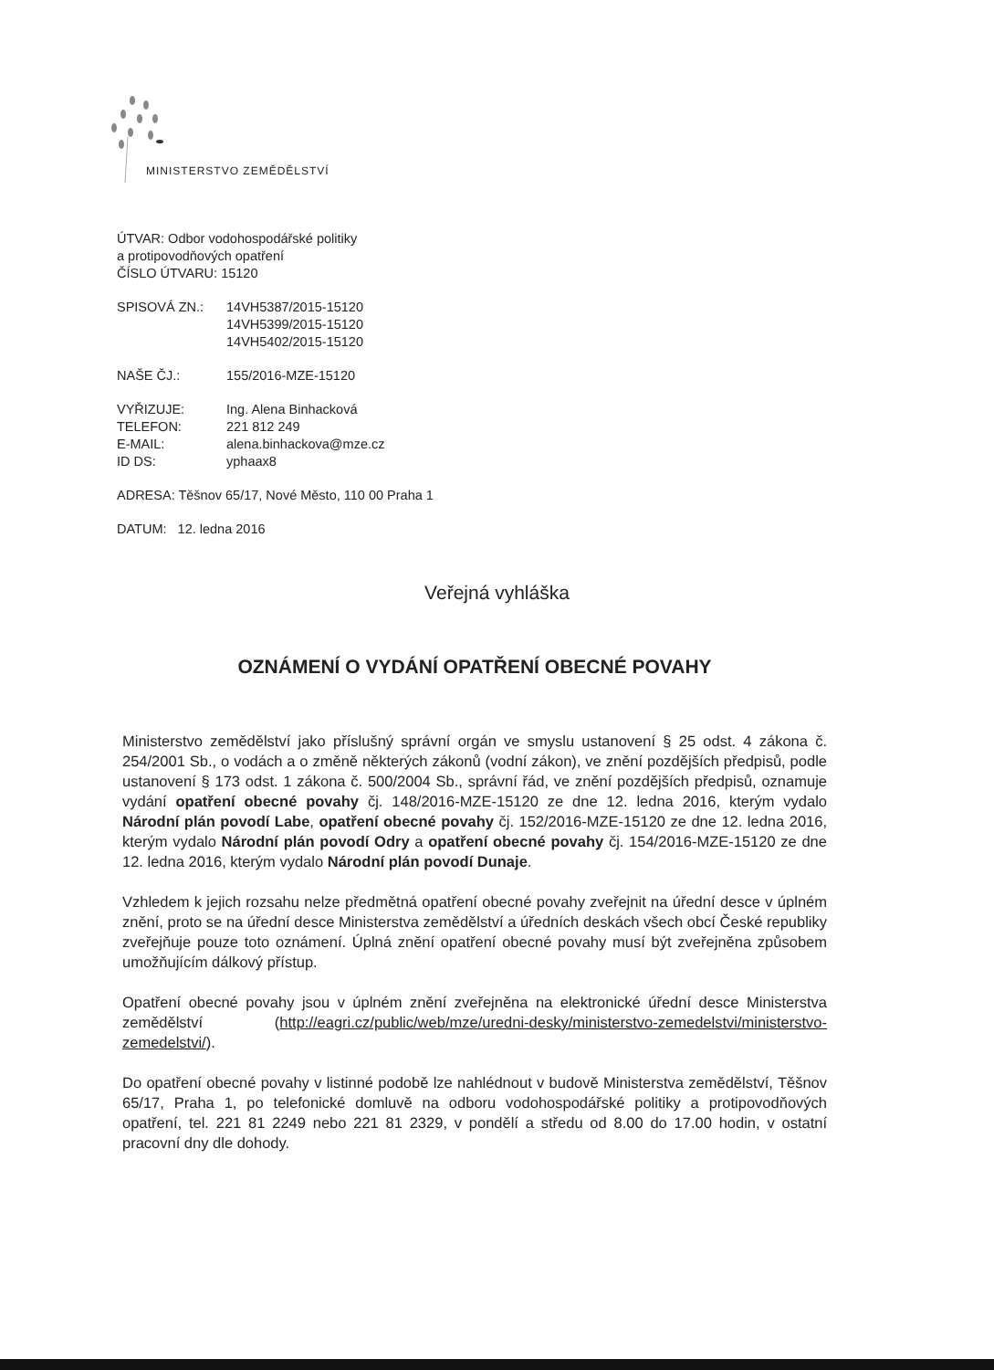MINISTERSTVO ZEMĚDĚLSTVÍ
ÚTVAR: Odbor vodohospodářské politiky
a protipovodňových opatření
ČÍSLO ÚTVARU: 15120
| SPISOVÁ ZN.: | 14VH5387/2015-15120 14VH5399/2015-15120 14VH5402/2015-15120 |
| NAŠE ČJ.: | 155/2016-MZE-15120 |
| VYŘIZUJE: | Ing. Alena Binhacková |
| TELEFON: | 221 812 249 |
| E-MAIL: | alena.binhackova@mze.cz |
| ID DS: | yphaax8 |
ADRESA: Těšnov 65/17, Nové Město, 110 00 Praha 1
DATUM: 12. ledna 2016
Veřejná vyhláška
OZNÁMENÍ O VYDÁNÍ OPATŘENÍ OBECNÉ POVAHY
Ministerstvo zemědělství jako příslušný správní orgán ve smyslu ustanovení § 25 odst. 4 zákona č. 254/2001 Sb., o vodách a o změně některých zákonů (vodní zákon), ve znění pozdějších předpisů, podle ustanovení § 173 odst. 1 zákona č. 500/2004 Sb., správní řád, ve znění pozdějších předpisů, oznamuje vydání opatření obecné povahy čj. 148/2016-MZE-15120 ze dne 12. ledna 2016, kterým vydalo Národní plán povodí Labe, opatření obecné povahy čj. 152/2016-MZE-15120 ze dne 12. ledna 2016, kterým vydalo Národní plán povodí Odry a opatření obecné povahy čj. 154/2016-MZE-15120 ze dne 12. ledna 2016, kterým vydalo Národní plán povodí Dunaje.
Vzhledem k jejich rozsahu nelze předmětná opatření obecné povahy zveřejnit na úřední desce v úplném znění, proto se na úřední desce Ministerstva zemědělství a úředních deskách všech obcí České republiky zveřejňuje pouze toto oznámení. Úplná znění opatření obecné povahy musí být zveřejněna způsobem umožňujícím dálkový přístup.
Opatření obecné povahy jsou v úplném znění zveřejněna na elektronické úřední desce Ministerstva zemědělství (http://eagri.cz/public/web/mze/uredni-desky/ministerstvo-zemedelstvi/ministerstvo-zemedelstvi/).
Do opatření obecné povahy v listinné podobě lze nahlédnout v budově Ministerstva zemědělství, Těšnov 65/17, Praha 1, po telefonické domluvě na odboru vodohospodářské politiky a protipovodňových opatření, tel. 221 81 2249 nebo 221 81 2329, v pondělí a středu od 8.00 do 17.00 hodin, v ostatní pracovní dny dle dohody.